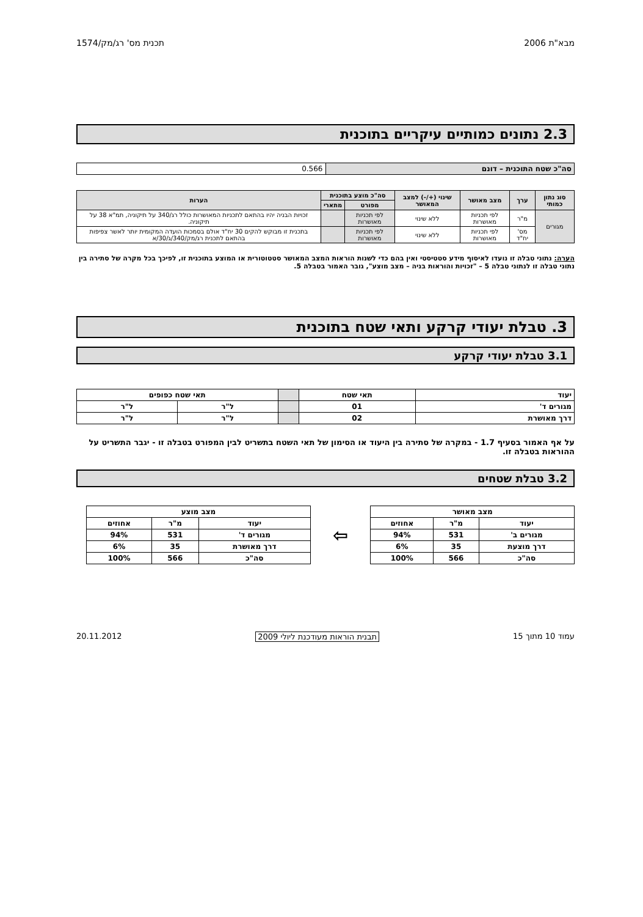מבא"ת 2006 תכנית מס' רג/מק/1574
2.3 נתונים כמותיים עיקריים בתוכנית
| סה"כ שטח התוכנית – דונם | 0.566 |
| סוג נתון כמותי | ערך | מצב מאושר | שינוי (+/-) למצב המאושר | סה"כ מוצע בתוכנית | | הערות |
| --- | --- | --- | --- | --- | --- | --- |
| | | | | מפורט | מתארי | |
| מגורים | מ"ר | לפי תכניות מאושרות | ללא שינוי | לפי תכניות מאושרות | | זכויות הבניה יהיו בהתאם לתכניות המאושרות כולל רג/340 על תיקוניה, תמ"א 38 על תיקוניה. |
| | מס' יח"ד | לפי תכניות מאושרות | ללא שינוי | לפי תכניות מאושרות | | בתכנית זו מבוקש להקים 30 יח"ד אולם בסמכות הועדה המקומית יותר לאשר צפיפות בהתאם לתכנית רג/מק/340/ג/30/א |
הערה: נתוני טבלה זו נועדו לאיסוף מידע סטטיסטי ואין בהם כדי לשנות הוראות המצב המאושר סטטוטורית או המוצע בתוכנית זו, לפיכך בכל מקרה של סתירה בין נתוני טבלה זו לנתוני טבלה 5 – "זכויות והוראות בניה – מצב מוצע", גובר האמור בטבלה 5.
3. טבלת יעודי קרקע ותאי שטח בתוכנית
3.1 טבלת יעודי קרקע
| יעוד | תאי שטח | | תאי שטח כפופים | |
| --- | --- | --- | --- | --- |
| מגורים ד' | 01 | | ל"ר | ל"ר |
| דרך מאושרת | 02 | | ל"ר | ל"ר |
על אף האמור בסעיף 1.7 - במקרה של סתירה בין היעוד או הסימון של תאי השטח בתשריט לבין המפורט בטבלה זו - יגבר התשריט על ההוראות בטבלה זו.
3.2 טבלת שטחים
| מצב מאושר | | |
| --- | --- | --- |
| יעוד | מ"ר | אחוזים |
| מגורים ב' | 531 | 94% |
| דרך מוצעת | 35 | 6% |
| סה"כ | 566 | 100% |
⇦
| מצב מוצע | | |
| --- | --- | --- |
| יעוד | מ"ר | אחוזים |
| מגורים ד' | 531 | 94% |
| דרך מאושרת | 35 | 6% |
| סה"כ | 566 | 100% |
עמוד 10 מתוך 15 תבנית הוראות מעודכנת ליולי 2009 20.11.2012